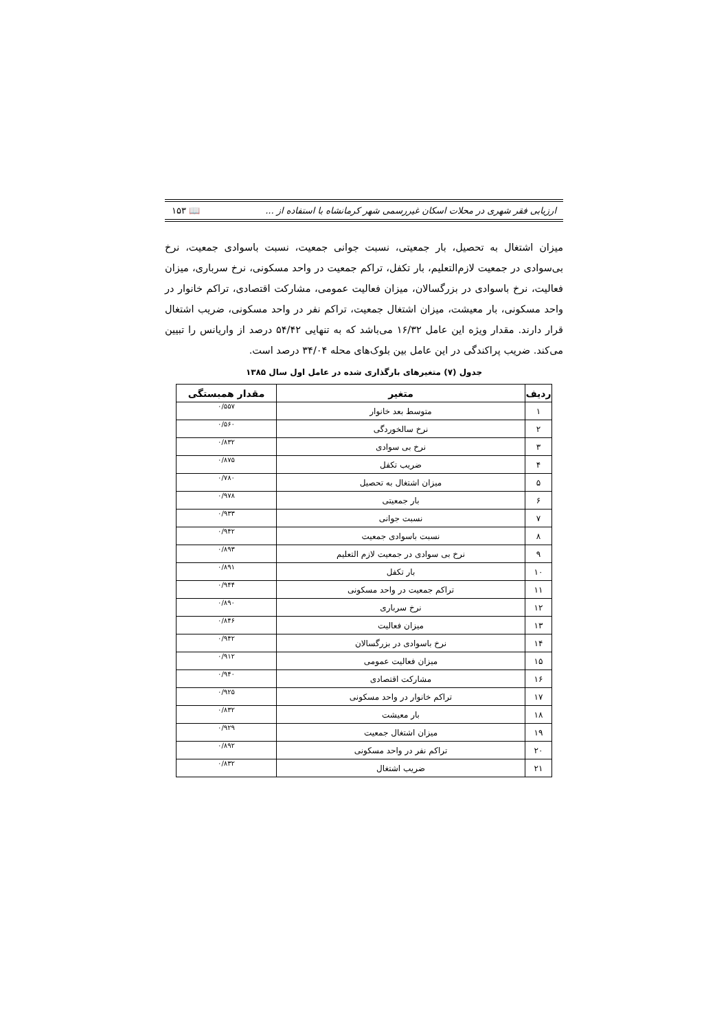ارزیابی فقر شهری در محلات اسکان غیررسمی شهر کرمانشاه با استفاده از ... 📖 ۱۵۳
میزان اشتغال به تحصیل، بار جمعیتی، نسبت جوانی جمعیت، نسبت باسوادی جمعیت، نرخ بی‌سوادی در جمعیت لازم‌التعلیم، بار تکفل، تراکم جمعیت در واحد مسکونی، نرخ سرباری، میزان فعالیت، نرخ باسوادی در بزرگسالان، میزان فعالیت عمومی، مشارکت اقتصادی، تراکم خانوار در واحد مسکونی، بار معیشت، میزان اشتغال جمعیت، تراکم نفر در واحد مسکونی، ضریب اشتغال قرار دارند. مقدار ویژه این عامل ۱۶/۳۲ می‌باشد که به تنهایی ۵۴/۴۲ درصد از واریانس را تبیین می‌کند. ضریب پراکندگی در این عامل بین بلوک‌های محله ۳۴/۰۴ درصد است.
جدول (۷) متغیرهای بارگذاری شده در عامل اول سال ۱۳۸۵
| ردیف | متغیر | مقدار همبستگی |
| --- | --- | --- |
| ۱ | متوسط بعد خانوار | ۰/۵۵۷ |
| ۲ | نرخ سالخوردگی | ۰/۵۶۰ |
| ۳ | نرخ بی سوادی | ۰/۸۳۲ |
| ۴ | ضریب تکفل | ۰/۸۷۵ |
| ۵ | میزان اشتغال به تحصیل | ۰/۷۸۰ |
| ۶ | بار جمعیتی | ۰/۹۷۸ |
| ۷ | نسبت جوانی | ۰/۹۳۳ |
| ۸ | نسبت باسوادی جمعیت | ۰/۹۴۲ |
| ۹ | نرخ بی سوادی در جمعیت لازم التعلیم | ۰/۸۹۳ |
| ۱۰ | بار تکفل | ۰/۸۹۱ |
| ۱۱ | تراکم جمعیت در واحد مسکونی | ۰/۹۴۴ |
| ۱۲ | نرخ سرباری | ۰/۸۹۰ |
| ۱۳ | میزان فعالیت | ۰/۸۴۶ |
| ۱۴ | نرخ باسوادی در بزرگسالان | ۰/۹۴۲ |
| ۱۵ | میزان فعالیت عمومی | ۰/۹۱۲ |
| ۱۶ | مشارکت اقتصادی | ۰/۹۴۰ |
| ۱۷ | تراکم خانوار در واحد مسکونی | ۰/۹۲۵ |
| ۱۸ | بار معیشت | ۰/۸۳۲ |
| ۱۹ | میزان اشتغال جمعیت | ۰/۹۲۹ |
| ۲۰ | تراکم نفر در واحد مسکونی | ۰/۸۹۲ |
| ۲۱ | ضریب اشتغال | ۰/۸۳۲ |